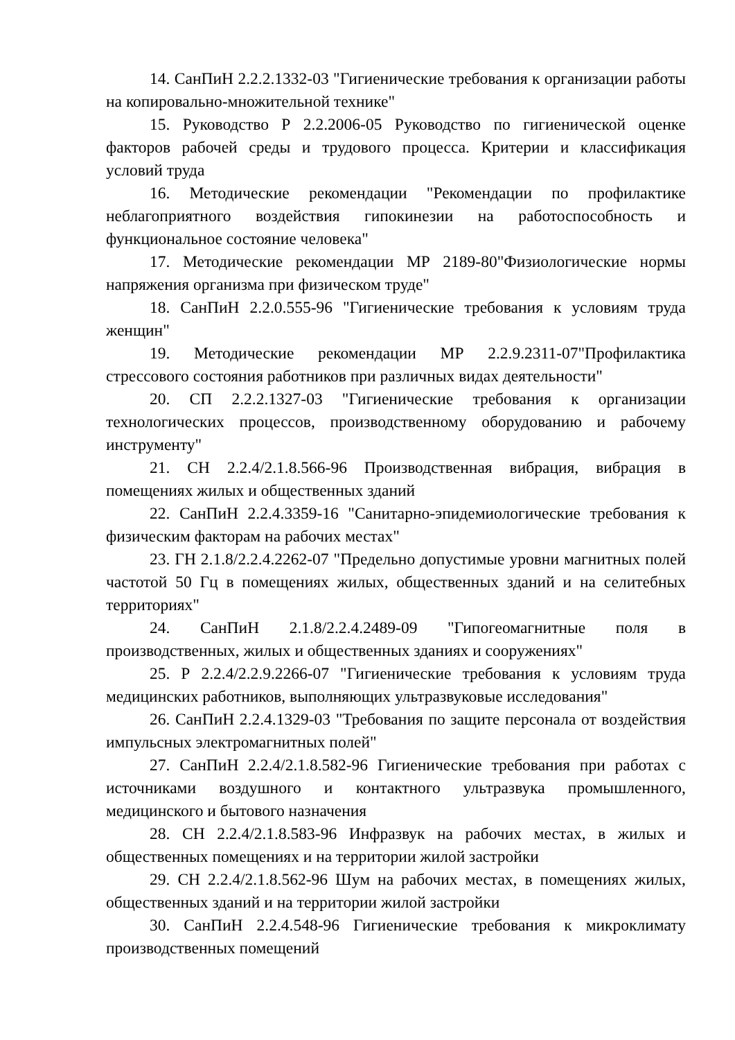14. СанПиН 2.2.2.1332-03 "Гигиенические требования к организации работы на копировально-множительной технике"
15. Руководство Р 2.2.2006-05 Руководство по гигиенической оценке факторов рабочей среды и трудового процесса. Критерии и классификация условий труда
16. Методические рекомендации "Рекомендации по профилактике неблагоприятного воздействия гипокинезии на работоспособность и функциональное состояние человека"
17. Методические рекомендации МР 2189-80"Физиологические нормы напряжения организма при физическом труде"
18. СанПиН 2.2.0.555-96 "Гигиенические требования к условиям труда женщин"
19. Методические рекомендации МР 2.2.9.2311-07"Профилактика стрессового состояния работников при различных видах деятельности"
20. СП 2.2.2.1327-03 "Гигиенические требования к организации технологических процессов, производственному оборудованию и рабочему инструменту"
21. СН 2.2.4/2.1.8.566-96 Производственная вибрация, вибрация в помещениях жилых и общественных зданий
22. СанПиН 2.2.4.3359-16 "Санитарно-эпидемиологические требования к физическим факторам на рабочих местах"
23. ГН 2.1.8/2.2.4.2262-07 "Предельно допустимые уровни магнитных полей частотой 50 Гц в помещениях жилых, общественных зданий и на селитебных территориях"
24. СанПиН 2.1.8/2.2.4.2489-09 "Гипогеомагнитные поля в производственных, жилых и общественных зданиях и сооружениях"
25. Р 2.2.4/2.2.9.2266-07 "Гигиенические требования к условиям труда медицинских работников, выполняющих ультразвуковые исследования"
26. СанПиН 2.2.4.1329-03 "Требования по защите персонала от воздействия импульсных электромагнитных полей"
27. СанПиН 2.2.4/2.1.8.582-96 Гигиенические требования при работах с источниками воздушного и контактного ультразвука промышленного, медицинского и бытового назначения
28. СН 2.2.4/2.1.8.583-96 Инфразвук на рабочих местах, в жилых и общественных помещениях и на территории жилой застройки
29. СН 2.2.4/2.1.8.562-96 Шум на рабочих местах, в помещениях жилых, общественных зданий и на территории жилой застройки
30. СанПиН 2.2.4.548-96 Гигиенические требования к микроклимату производственных помещений